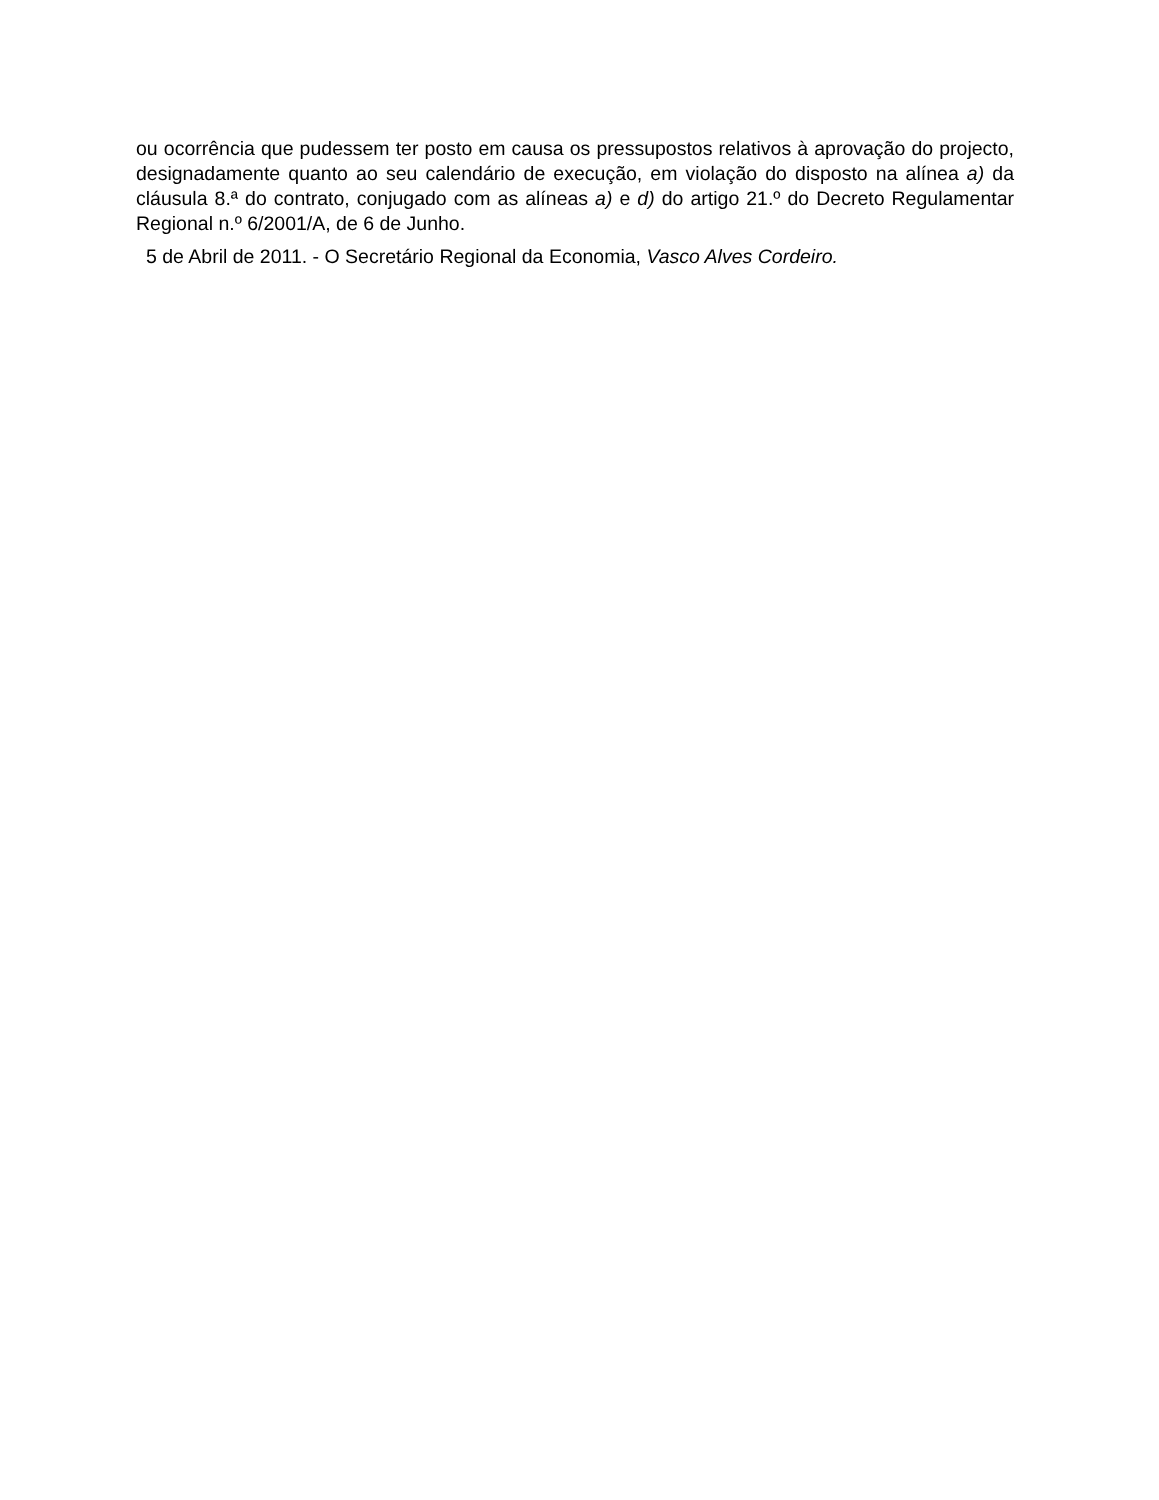ou ocorrência que pudessem ter posto em causa os pressupostos relativos à aprovação do projecto, designadamente quanto ao seu calendário de execução, em violação do disposto na alínea a) da cláusula 8.ª do contrato, conjugado com as alíneas a) e d) do artigo 21.º do Decreto Regulamentar Regional n.º 6/2001/A, de 6 de Junho.
5 de Abril de 2011. - O Secretário Regional da Economia, Vasco Alves Cordeiro.